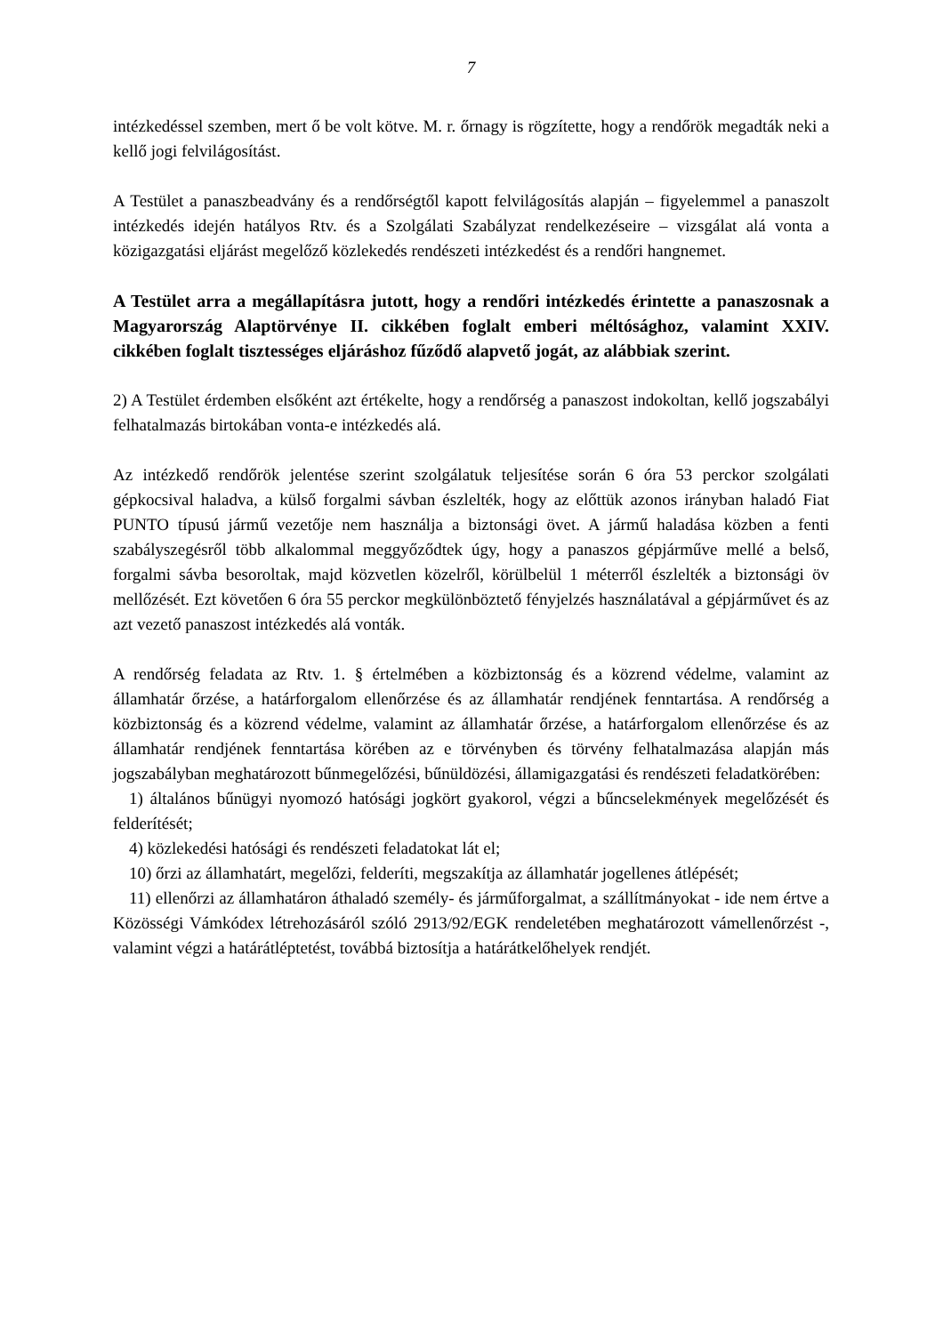7
intézkedéssel szemben, mert ő be volt kötve. M. r. őrnagy is rögzítette, hogy a rendőrök megadták neki a kellő jogi felvilágosítást.
A Testület a panaszbeadvány és a rendőrségtől kapott felvilágosítás alapján – figyelemmel a panaszolt intézkedés idején hatályos Rtv. és a Szolgálati Szabályzat rendelkezéseire – vizsgálat alá vonta a közigazgatási eljárást megelőző közlekedés rendészeti intézkedést és a rendőri hangnemet.
A Testület arra a megállapításra jutott, hogy a rendőri intézkedés érintette a panaszosnak a Magyarország Alaptörvénye II. cikkében foglalt emberi méltósághoz, valamint XXIV. cikkében foglalt tisztességes eljáráshoz fűződő alapvető jogát, az alábbiak szerint.
2) A Testület érdemben elsőként azt értékelte, hogy a rendőrség a panaszost indokoltan, kellő jogszabályi felhatalmazás birtokában vonta-e intézkedés alá.
Az intézkedő rendőrök jelentése szerint szolgálatuk teljesítése során 6 óra 53 perckor szolgálati gépkocsival haladva, a külső forgalmi sávban észlelték, hogy az előttük azonos irányban haladó Fiat PUNTO típusú jármű vezetője nem használja a biztonsági övet. A jármű haladása közben a fenti szabályszegésről több alkalommal meggyőződtek úgy, hogy a panaszos gépjárműve mellé a belső, forgalmi sávba besoroltak, majd közvetlen közelről, körülbelül 1 méterről észlelték a biztonsági öv mellőzését. Ezt követően 6 óra 55 perckor megkülönböztető fényjelzés használatával a gépjárművet és az azt vezető panaszost intézkedés alá vonták.
A rendőrség feladata az Rtv. 1. § értelmében a közbiztonság és a közrend védelme, valamint az államhatár őrzése, a határforgalom ellenőrzése és az államhatár rendjének fenntartása. A rendőrség a közbiztonság és a közrend védelme, valamint az államhatár őrzése, a határforgalom ellenőrzése és az államhatár rendjének fenntartása körében az e törvényben és törvény felhatalmazása alapján más jogszabályban meghatározott bűnmegelőzési, bűnüldözési, államigazgatási és rendészeti feladatkörében:
1) általános bűnügyi nyomozó hatósági jogkört gyakorol, végzi a bűncselekmények megelőzését és felderítését;
4) közlekedési hatósági és rendészeti feladatokat lát el;
10) őrzi az államhatárt, megelőzi, felderíti, megszakítja az államhatár jogellenes átlépését;
11) ellenőrzi az államhatáron áthaladó személy- és járműforgalmat, a szállítmányokat - ide nem értve a Közösségi Vámkódex létrehozásáról szóló 2913/92/EGK rendeletében meghatározott vámellenőrzést -, valamint végzi a határátléptetést, továbbá biztosítja a határátkelőhelyek rendjét.